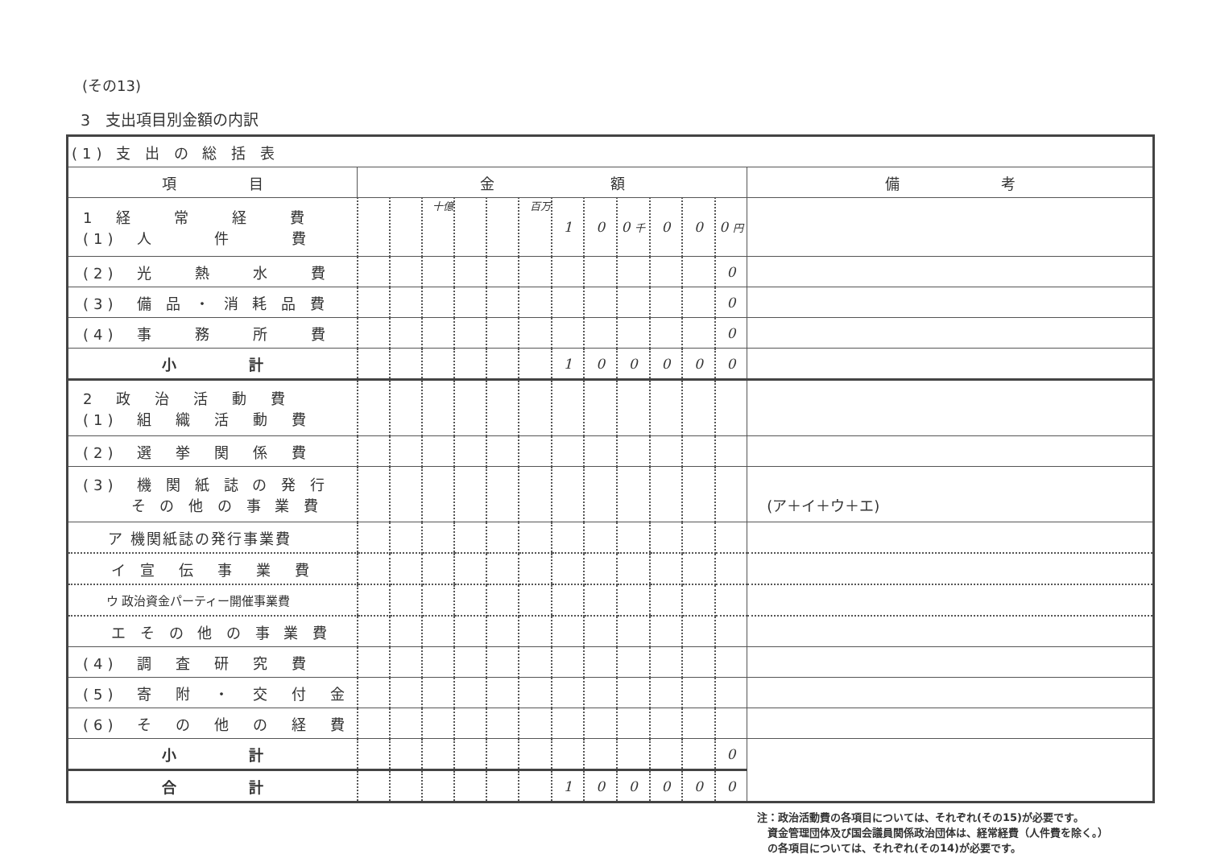(その13)
3　支出項目別金額の内訳
| (1) 支 出 の 総 括 表 | | | | | | | | | | | | | |
| 項 目 | 金 額 | | | | | | | | | | | | 備 考 |
| 1 経 常 経 費 (1) 人 件 費 | | | 十億 | | | 百万 | 1 | 0 | 0 千 | 0 | 0 | 0 円 | |
| (2) 光 熱 水 費 | | | | | | | | | | | | 0 | |
| (3) 備 品 ・ 消 耗 品 費 | | | | | | | | | | | | 0 | |
| (4) 事 務 所 費 | | | | | | | | | | | | 0 | |
| 小 計 | | | | | | | 1 | 0 | 0 | 0 | 0 | 0 | |
| 2 政 治 活 動 費 (1) 組 織 活 動 費 | | | | | | | | | | | | | |
| (2) 選 挙 関 係 費 | | | | | | | | | | | | | |
| (3) 機 関 紙 誌 の 発 行 そ の 他 の 事 業 費 | | | | | | | | | | | | | (ア＋イ＋ウ＋エ) |
| ア 機関紙誌の発行事業費 | | | | | | | | | | | | | |
| イ 宣 伝 事 業 費 | | | | | | | | | | | | | |
| ウ 政治資金パーティー開催事業費 | | | | | | | | | | | | | |
| エ そ の 他 の 事 業 費 | | | | | | | | | | | | | |
| (4) 調 査 研 究 費 | | | | | | | | | | | | | |
| (5) 寄 附 ・ 交 付 金 | | | | | | | | | | | | | |
| (6) そ の 他 の 経 費 | | | | | | | | | | | | | |
| 小 計 | | | | | | | | | | | | 0 | |
| 合 計 | | | | | | | 1 | 0 | 0 | 0 | 0 | 0 | |
注：政治活動費の各項目については、それぞれ(その15)が必要です。
　資金管理団体及び国会議員関係政治団体は、経常経費（人件費を除く。）
　の各項目については、それぞれ(その14)が必要です。